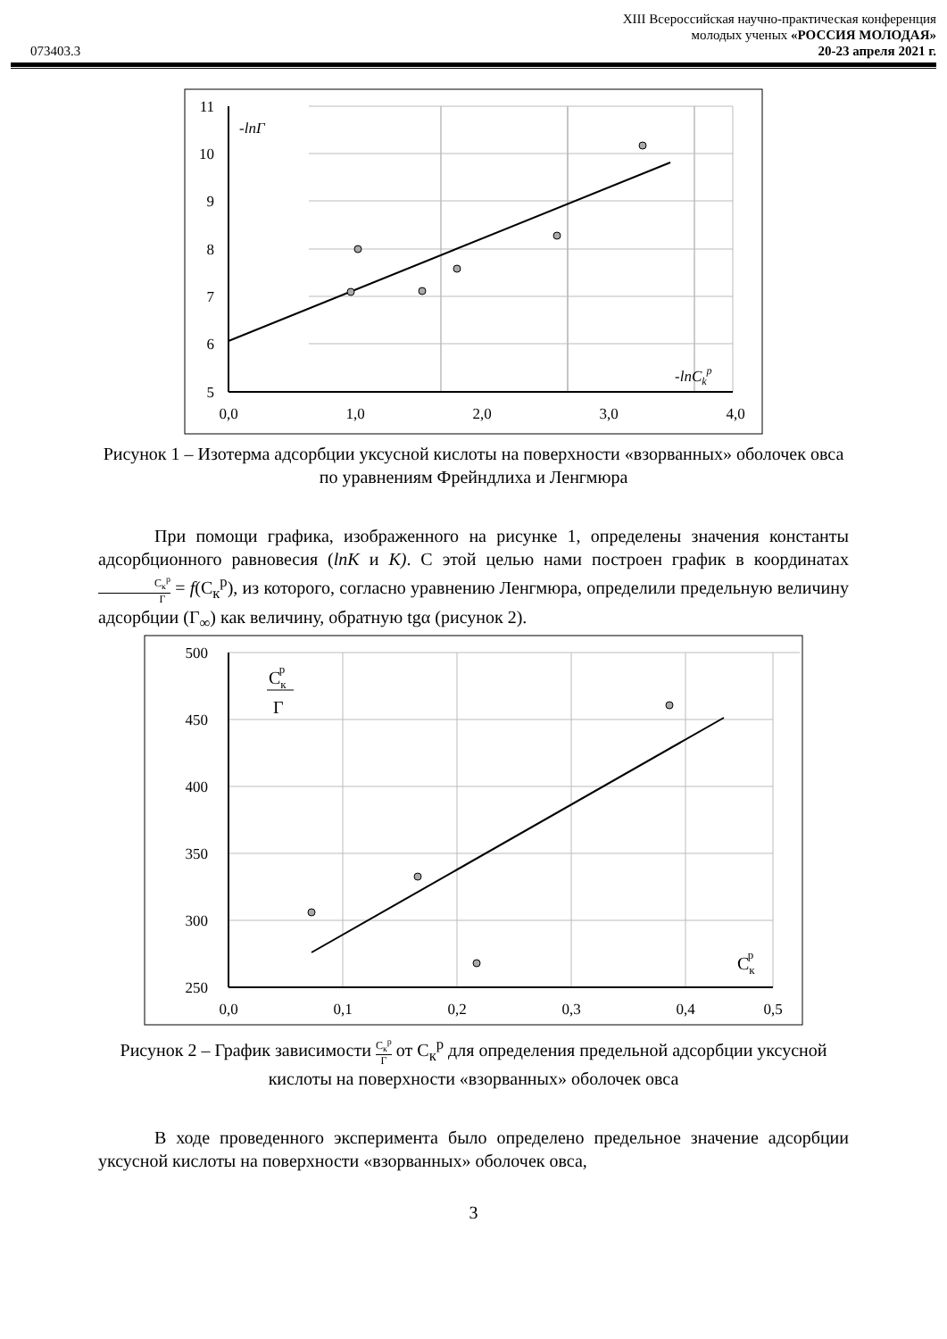073403.3
XIII Всероссийская научно-практическая конференция
молодых ученых «РОССИЯ МОЛОДАЯ»
20-23 апреля 2021 г.
11
10
9
8
7
6
5
0,0
1,0
2,0
3,0
4,0
-lnΓ
-lnCkp
Рисунок 1 – Изотерма адсорбции уксусной кислоты на поверхности «взорванных» оболочек овса по уравнениям Фрейндлиха и Ленгмюра
При помощи графика, изображенного на рисунке 1, определены значения константы адсорбционного равновесия (lnK и K). С этой целью нами построен график в координатах С<sub>к</sub><sup>p</sup> Г = f(С<sub>к</sub><sup>p</sup>), из которого, согласно уравнению Ленгмюра, определили предельную величину адсорбции (Г<sub>∞</sub>) как величину, обратную tgα (рисунок 2).
500
450
400
350
300
250
0,0
0,1
0,2
0,3
0,4
0,5
Скp
Г
Скp
Рисунок 2 – График зависимости С<sub>к</sub><sup>p</sup> Г от С<sub>к</sub><sup>p</sup> для определения предельной адсорбции уксусной кислоты на поверхности «взорванных» оболочек овса
В ходе проведенного эксперимента было определено предельное значение адсорбции уксусной кислоты на поверхности «взорванных» оболочек овса,
3